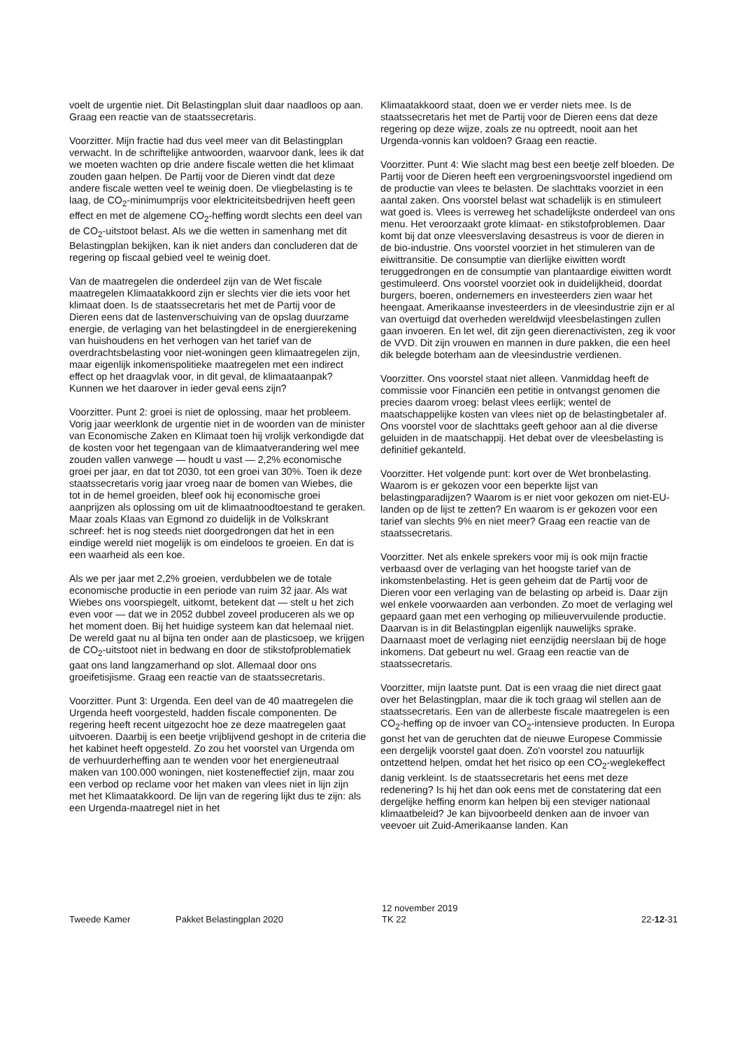voelt de urgentie niet. Dit Belastingplan sluit daar naadloos op aan. Graag een reactie van de staatssecretaris.
Voorzitter. Mijn fractie had dus veel meer van dit Belastingplan verwacht. In de schriftelijke antwoorden, waarvoor dank, lees ik dat we moeten wachten op drie andere fiscale wetten die het klimaat zouden gaan helpen. De Partij voor de Dieren vindt dat deze andere fiscale wetten veel te weinig doen. De vliegbelasting is te laag, de CO<sub>2</sub>-minimumprijs voor elektriciteitsbedrijven heeft geen effect en met de algemene CO<sub>2</sub>-heffing wordt slechts een deel van de CO<sub>2</sub>-uitstoot belast. Als we die wetten in samenhang met dit Belastingplan bekijken, kan ik niet anders dan concluderen dat de regering op fiscaal gebied veel te weinig doet.
Van de maatregelen die onderdeel zijn van de Wet fiscale maatregelen Klimaatakkoord zijn er slechts vier die iets voor het klimaat doen. Is de staatssecretaris het met de Partij voor de Dieren eens dat de lastenverschuiving van de opslag duurzame energie, de verlaging van het belastingdeel in de energierekening van huishoudens en het verhogen van het tarief van de overdrachtsbelasting voor niet-woningen geen klimaatregelen zijn, maar eigenlijk inkomenspolitieke maatregelen met een indirect effect op het draagvlak voor, in dit geval, de klimaataanpak? Kunnen we het daarover in ieder geval eens zijn?
Voorzitter. Punt 2: groei is niet de oplossing, maar het probleem. Vorig jaar weerklonk de urgentie niet in de woorden van de minister van Economische Zaken en Klimaat toen hij vrolijk verkondigde dat de kosten voor het tegengaan van de klimaatverandering wel mee zouden vallen vanwege — houdt u vast — 2,2% economische groei per jaar, en dat tot 2030, tot een groei van 30%. Toen ik deze staatssecretaris vorig jaar vroeg naar de bomen van Wiebes, die tot in de hemel groeiden, bleef ook hij economische groei aanprijzen als oplossing om uit de klimaatnoodtoestand te geraken. Maar zoals Klaas van Egmond zo duidelijk in de Volkskrant schreef: het is nog steeds niet doorgedrongen dat het in een eindige wereld niet mogelijk is om eindeloos te groeien. En dat is een waarheid als een koe.
Als we per jaar met 2,2% groeien, verdubbelen we de totale economische productie in een periode van ruim 32 jaar. Als wat Wiebes ons voorspiegelt, uitkomt, betekent dat — stelt u het zich even voor — dat we in 2052 dubbel zoveel produceren als we op het moment doen. Bij het huidige systeem kan dat helemaal niet. De wereld gaat nu al bijna ten onder aan de plasticsoep, we krijgen de CO<sub>2</sub>-uitstoot niet in bedwang en door de stikstofproblematiek gaat ons land langzamerhand op slot. Allemaal door ons groeifetisjisme. Graag een reactie van de staatssecretaris.
Voorzitter. Punt 3: Urgenda. Een deel van de 40 maatregelen die Urgenda heeft voorgesteld, hadden fiscale componenten. De regering heeft recent uitgezocht hoe ze deze maatregelen gaat uitvoeren. Daarbij is een beetje vrijblijvend geshopt in de criteria die het kabinet heeft opgesteld. Zo zou het voorstel van Urgenda om de verhuurderheffing aan te wenden voor het energieneutraal maken van 100.000 woningen, niet kosteneffectief zijn, maar zou een verbod op reclame voor het maken van vlees niet in lijn zijn met het Klimaatakkoord. De lijn van de regering lijkt dus te zijn: als een Urgenda-maatregel niet in het
Klimaatakkoord staat, doen we er verder niets mee. Is de staatssecretaris het met de Partij voor de Dieren eens dat deze regering op deze wijze, zoals ze nu optreedt, nooit aan het Urgenda-vonnis kan voldoen? Graag een reactie.
Voorzitter. Punt 4: Wie slacht mag best een beetje zelf bloeden. De Partij voor de Dieren heeft een vergroeningsvoorstel ingediend om de productie van vlees te belasten. De slachttaks voorziet in een aantal zaken. Ons voorstel belast wat schadelijk is en stimuleert wat goed is. Vlees is verreweg het schadelijkste onderdeel van ons menu. Het veroorzaakt grote klimaat- en stikstofproblemen. Daar komt bij dat onze vleesverslaving desastreus is voor de dieren in de bio-industrie. Ons voorstel voorziet in het stimuleren van de eiwittransitie. De consumptie van dierlijke eiwitten wordt teruggedrongen en de consumptie van plantaardige eiwitten wordt gestimuleerd. Ons voorstel voorziet ook in duidelijkheid, doordat burgers, boeren, ondernemers en investeerders zien waar het heengaat. Amerikaanse investeerders in de vleesindustrie zijn er al van overtuigd dat overheden wereldwijd vleesbelastingen zullen gaan invoeren. En let wel, dit zijn geen dierenactivisten, zeg ik voor de VVD. Dit zijn vrouwen en mannen in dure pakken, die een heel dik belegde boterham aan de vleesindustrie verdienen.
Voorzitter. Ons voorstel staat niet alleen. Vanmiddag heeft de commissie voor Financiën een petitie in ontvangst genomen die precies daarom vroeg: belast vlees eerlijk; wentel de maatschappelijke kosten van vlees niet op de belastingbetaler af. Ons voorstel voor de slachttaks geeft gehoor aan al die diverse geluiden in de maatschappij. Het debat over de vleesbelasting is definitief gekanteld.
Voorzitter. Het volgende punt: kort over de Wet bronbelasting. Waarom is er gekozen voor een beperkte lijst van belastingparadijzen? Waarom is er niet voor gekozen om niet-EU-landen op de lijst te zetten? En waarom is er gekozen voor een tarief van slechts 9% en niet meer? Graag een reactie van de staatssecretaris.
Voorzitter. Net als enkele sprekers voor mij is ook mijn fractie verbaasd over de verlaging van het hoogste tarief van de inkomstenbelasting. Het is geen geheim dat de Partij voor de Dieren voor een verlaging van de belasting op arbeid is. Daar zijn wel enkele voorwaarden aan verbonden. Zo moet de verlaging wel gepaard gaan met een verhoging op milieuvervuilende productie. Daarvan is in dit Belastingplan eigenlijk nauwelijks sprake. Daarnaast moet de verlaging niet eenzijdig neerslaan bij de hoge inkomens. Dat gebeurt nu wel. Graag een reactie van de staatssecretaris.
Voorzitter, mijn laatste punt. Dat is een vraag die niet direct gaat over het Belastingplan, maar die ik toch graag wil stellen aan de staatssecretaris. Een van de allerbeste fiscale maatregelen is een CO<sub>2</sub>-heffing op de invoer van CO<sub>2</sub>-intensieve producten. In Europa gonst het van de geruchten dat de nieuwe Europese Commissie een dergelijk voorstel gaat doen. Zo'n voorstel zou natuurlijk ontzettend helpen, omdat het het risico op een CO<sub>2</sub>-weglekeffect danig verkleint. Is de staatssecretaris het eens met deze redenering? Is hij het dan ook eens met de constatering dat een dergelijke heffing enorm kan helpen bij een steviger nationaal klimaatbeleid? Je kan bijvoorbeeld denken aan de invoer van veevoer uit Zuid-Amerikaanse landen. Kan
Tweede Kamer
Pakket Belastingplan 2020
12 november 2019
TK 22
22-12-31